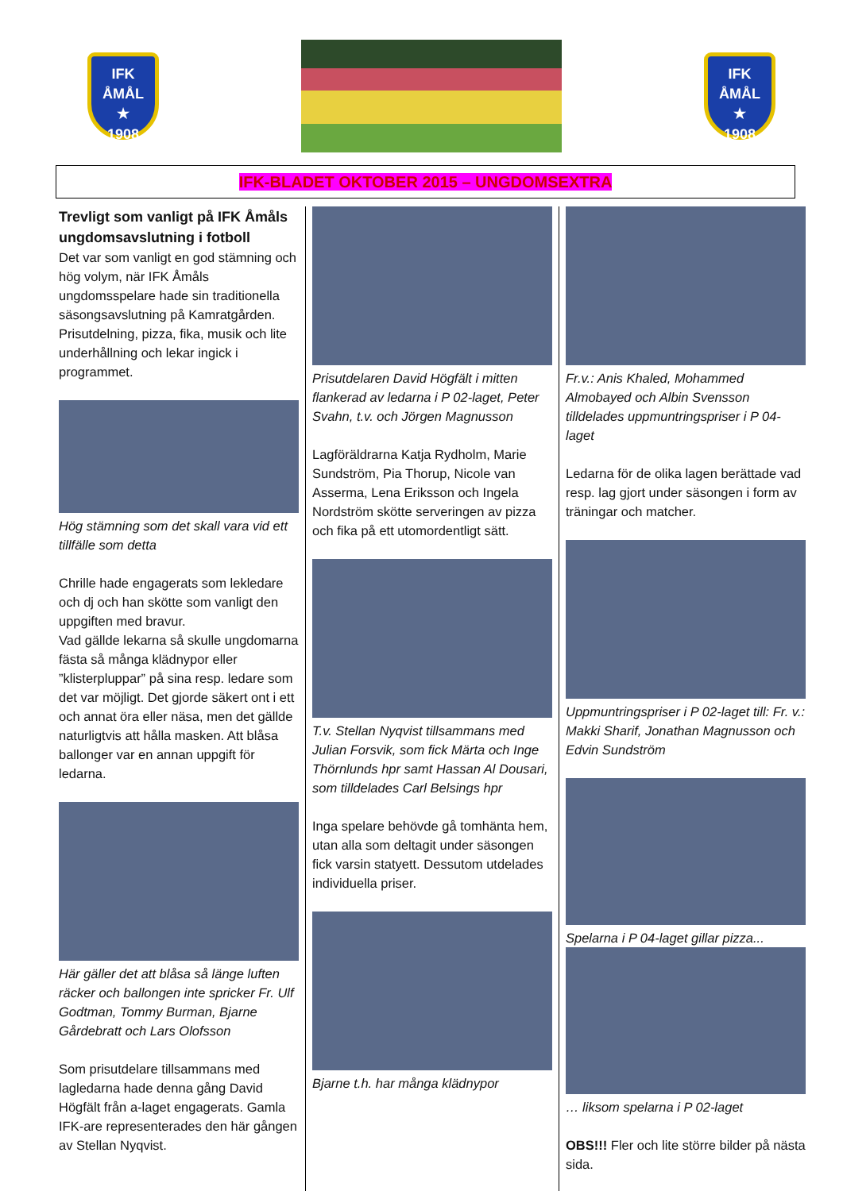IFK
ÅMÅL
★
1908
IFK
ÅMÅL
★
1908
IFK-BLADET OKTOBER 2015 – UNGDOMSEXTRA
Trevligt som vanligt på IFK Åmåls ungdomsavslutning i fotboll
Det var som vanligt en god stämning och hög volym, när IFK Åmåls ungdomsspelare hade sin traditionella säsongsavslutning på Kamratgården. Prisutdelning, pizza, fika, musik och lite underhållning och lekar ingick i programmet.
Hög stämning som det skall vara vid ett tillfälle som detta
Chrille hade engagerats som lekledare och dj och han skötte som vanligt den uppgiften med bravur.
Vad gällde lekarna så skulle ungdomarna fästa så många klädnypor eller ”klisterpluppar” på sina resp. ledare som det var möjligt. Det gjorde säkert ont i ett och annat öra eller näsa, men det gällde naturligtvis att hålla masken. Att blåsa ballonger var en annan uppgift för ledarna.
Här gäller det att blåsa så länge luften räcker och ballongen inte spricker Fr. Ulf Godtman, Tommy Burman, Bjarne Gårdebratt och Lars Olofsson
Som prisutdelare tillsammans med lagledarna hade denna gång David Högfält från a-laget engagerats. Gamla IFK-are representerades den här gången av Stellan Nyqvist.
Prisutdelaren David Högfält i mitten flankerad av ledarna i P 02-laget, Peter Svahn, t.v. och Jörgen Magnusson
Lagföräldrarna Katja Rydholm, Marie Sundström, Pia Thorup, Nicole van Asserma, Lena Eriksson och Ingela Nordström skötte serveringen av pizza och fika på ett utomordentligt sätt.
T.v. Stellan Nyqvist tillsammans med Julian Forsvik, som fick Märta och Inge Thörnlunds hpr samt Hassan Al Dousari, som tilldelades Carl Belsings hpr
Inga spelare behövde gå tomhänta hem, utan alla som deltagit under säsongen fick varsin statyett. Dessutom utdelades individuella priser.
Bjarne t.h. har många klädnypor
Fr.v.: Anis Khaled, Mohammed Almobayed och Albin Svensson tilldelades uppmuntringspriser i P 04-laget
Ledarna för de olika lagen berättade vad resp. lag gjort under säsongen i form av träningar och matcher.
Uppmuntringspriser i P 02-laget till: Fr. v.: Makki Sharif, Jonathan Magnusson och Edvin Sundström
Spelarna i P 04-laget gillar pizza...
… liksom spelarna i P 02-laget
OBS!!! Fler och lite större bilder på nästa sida.